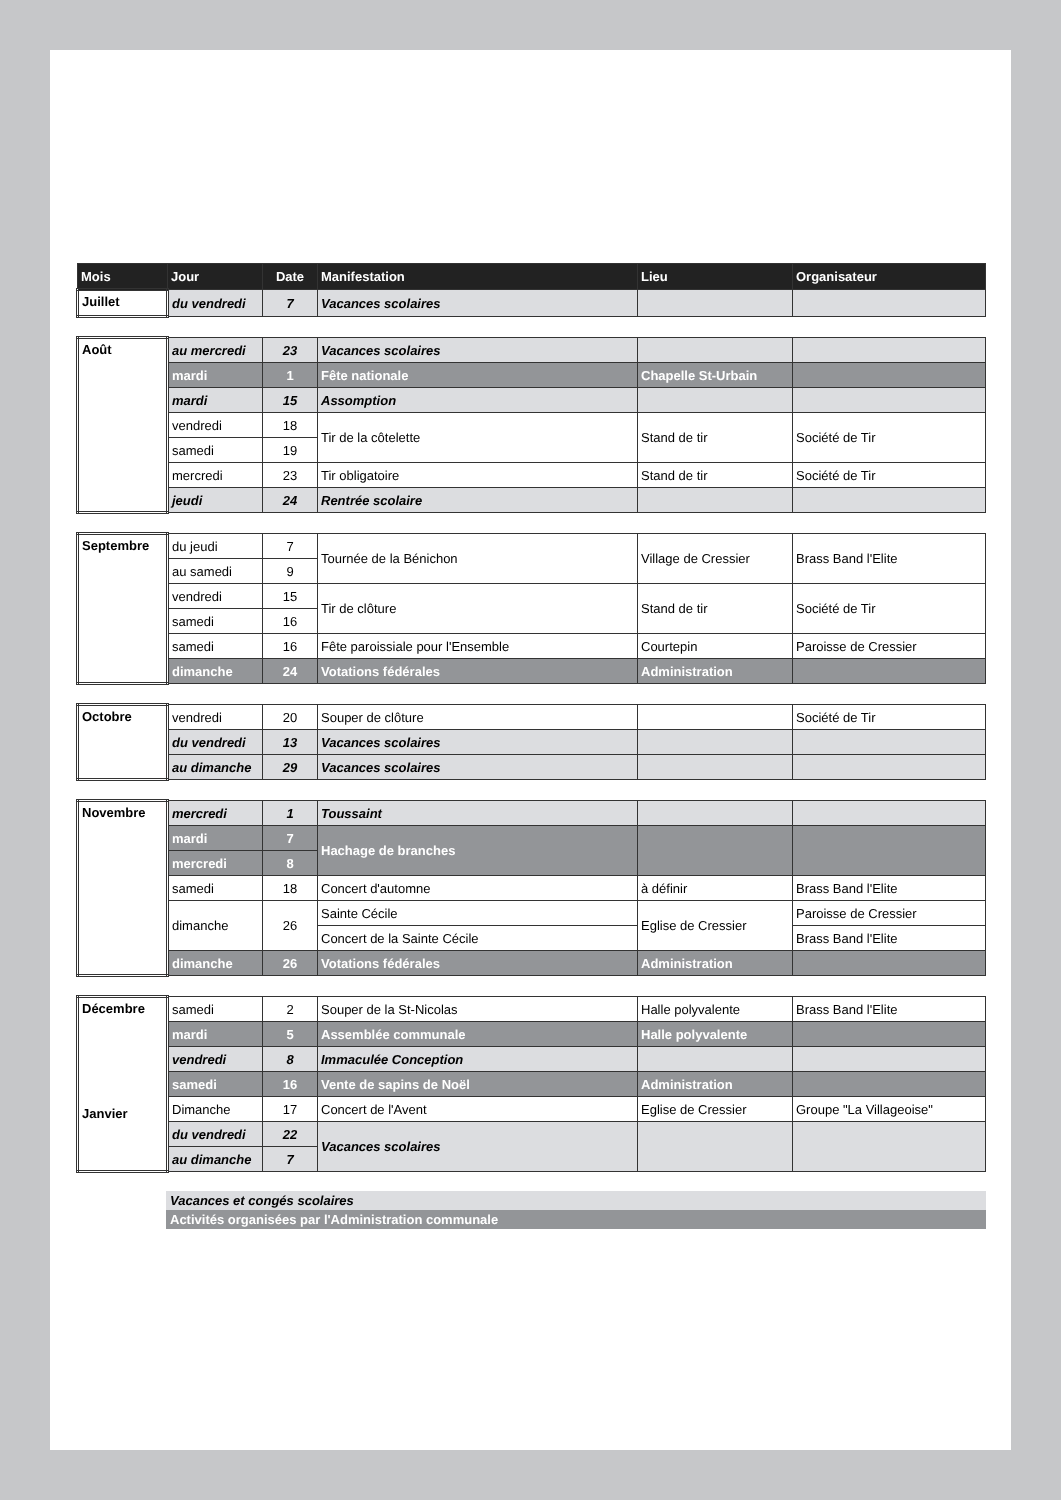| Mois | Jour | Date | Manifestation | Lieu | Organisateur |
| --- | --- | --- | --- | --- | --- |
| Juillet | du vendredi | 7 | Vacances scolaires | | |
| Août | au mercredi | 23 | Vacances scolaires | | |
| | mardi | 1 | Fête nationale | Chapelle St-Urbain | |
| | mardi | 15 | Assomption | | |
| | vendredi | 18 | Tir de la côtelette | Stand de tir | Société de Tir |
| | samedi | 19 | | | |
| | mercredi | 23 | Tir obligatoire | Stand de tir | Société de Tir |
| | jeudi | 24 | Rentrée scolaire | | |
| Septembre | du jeudi | 7 | Tournée de la Bénichon | Village de Cressier | Brass Band l'Elite |
| | au samedi | 9 | | | |
| | vendredi | 15 | Tir de clôture | Stand de tir | Société de Tir |
| | samedi | 16 | | | |
| | samedi | 16 | Fête paroissiale pour l'Ensemble | Courtepin | Paroisse de Cressier |
| | dimanche | 24 | Votations fédérales | Administration | |
| Octobre | vendredi | 20 | Souper de clôture | | Société de Tir |
| | du vendredi | 13 | Vacances scolaires | | |
| | au dimanche | 29 | Vacances scolaires | | |
| Novembre | mercredi | 1 | Toussaint | | |
| | mardi | 7 | Hachage de branches | | |
| | mercredi | 8 | | | |
| | samedi | 18 | Concert d'automne | à définir | Brass Band l'Elite |
| | dimanche | 26 | Sainte Cécile | Eglise de Cressier | Paroisse de Cressier |
| | | | Concert de la Sainte Cécile | | Brass Band l'Elite |
| | dimanche | 26 | Votations fédérales | Administration | |
| Décembre Janvier | samedi | 2 | Souper de la St-Nicolas | Halle polyvalente | Brass Band l'Elite |
| | mardi | 5 | Assemblée communale | Halle polyvalente | |
| | vendredi | 8 | Immaculée Conception | | |
| | samedi | 16 | Vente de sapins de Noël | Administration | |
| | Dimanche | 17 | Concert de l'Avent | Eglise de Cressier | Groupe "La Villageoise" |
| | du vendredi | 22 | Vacances scolaires | | |
| | au dimanche | 7 | | | |
Vacances et congés scolaires
Activités organisées par l'Administration communale